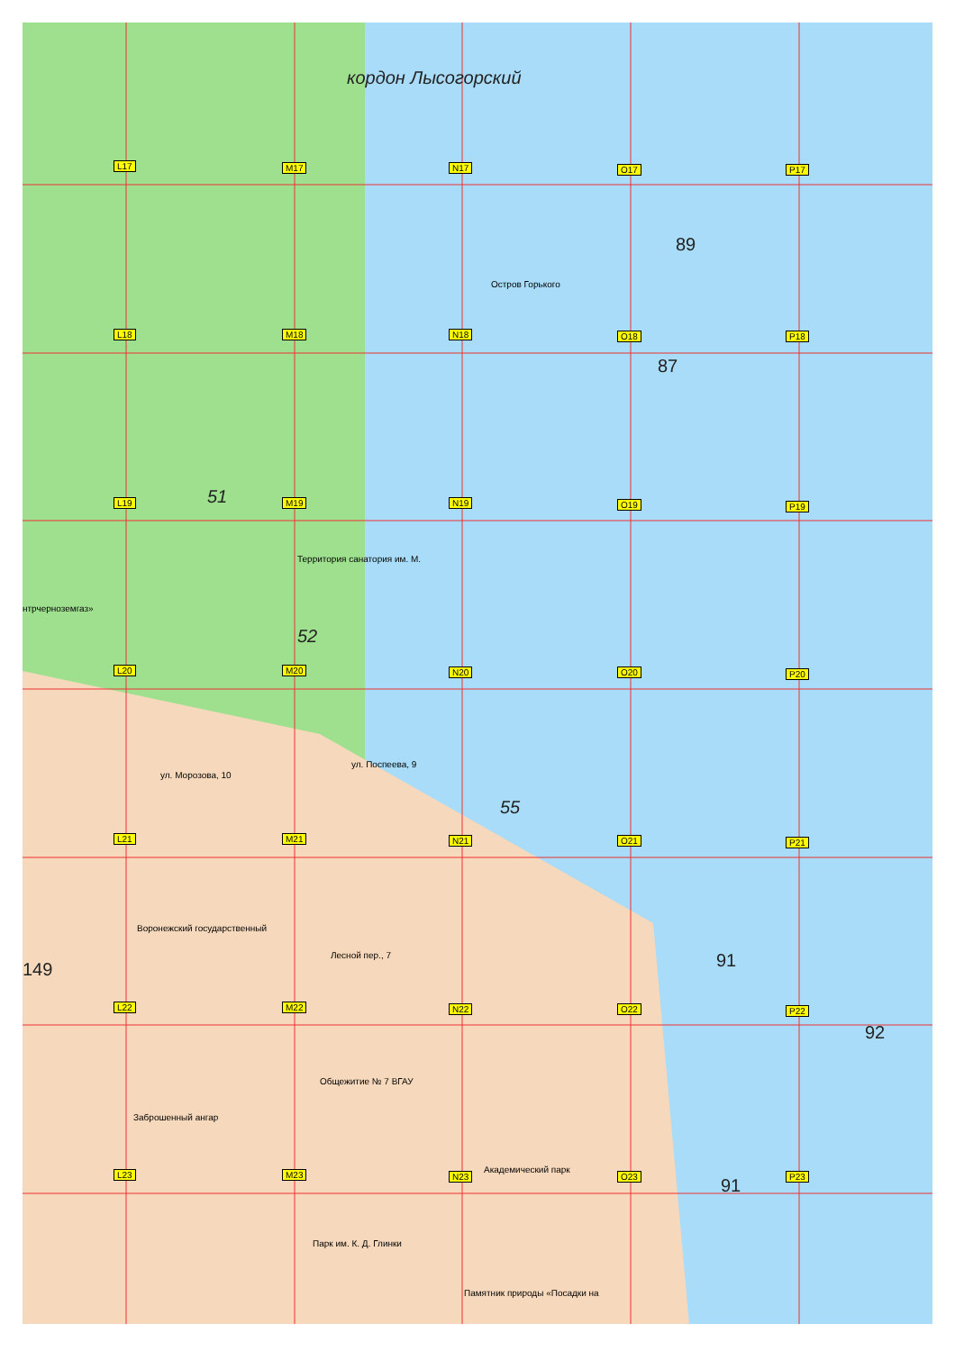кордон Лысогорский
Остров Горького
Территория санатория им. М.
нтрчерноземгаз»
ул. Поспеева, 9
ул. Морозова, 10
Воронежский государственный
Лесной пер., 7
Общежитие № 7 ВГАУ
Заброшенный ангар
Академический парк
Парк им. К. Д. Глинки
Памятник природы «Посадки на
89
87
51
52
55
91
149
92
91
L17 M17 N17 O17 P17
L18 M18 N18 O18 P18
L19 M19 N19 O19 P19
L20 M20 N20 O20 P20
L21 M21 N21 O21 P21
L22 M22 N22 O22 P22
L23 M23 N23 O23 P23